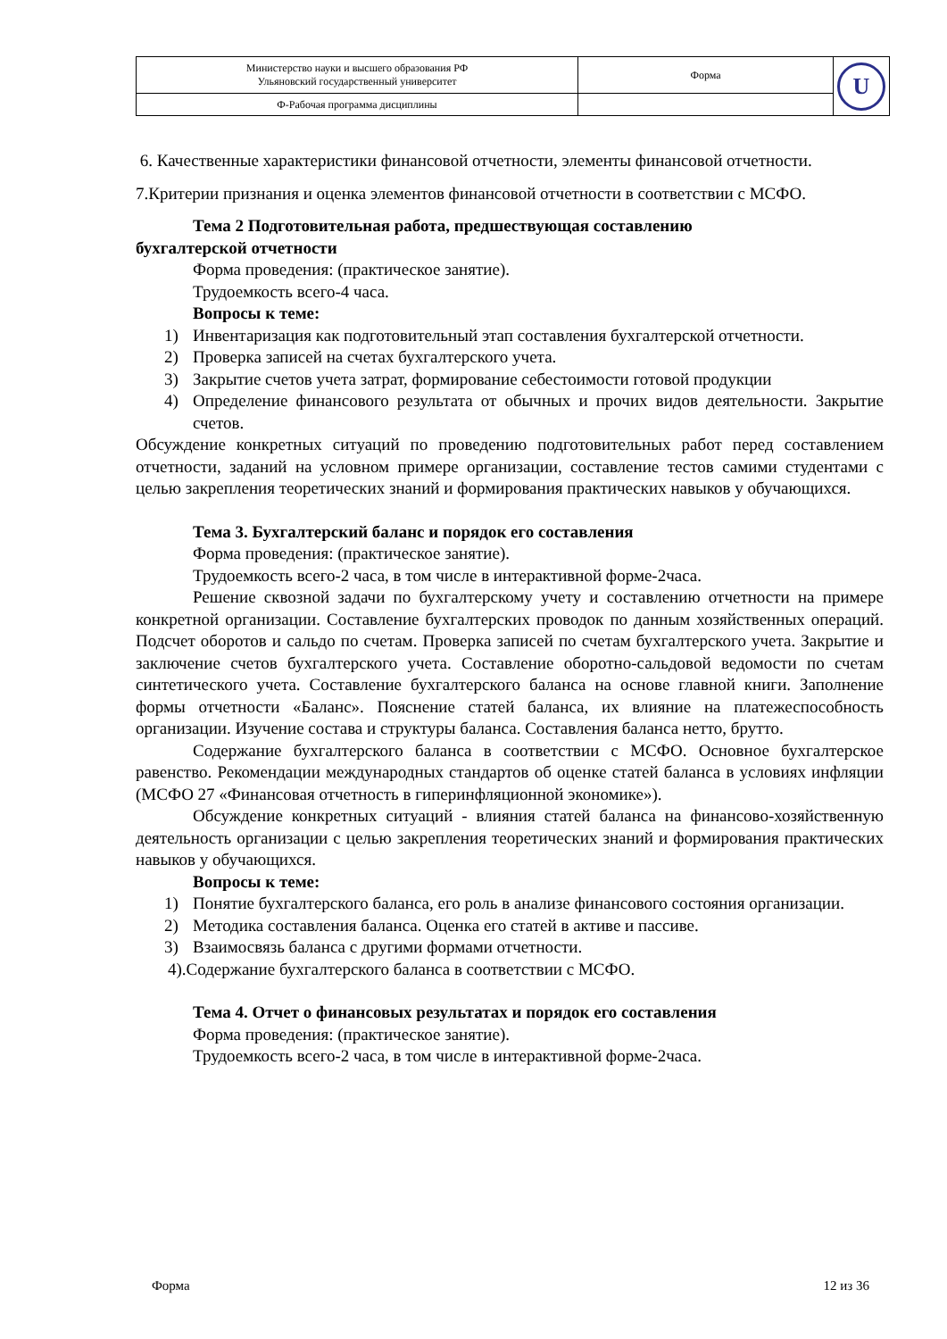| Министерство науки и высшего образования РФ Ульяновский государственный университет | Форма | U |
| Ф-Рабочая программа дисциплины | | |
6. Качественные характеристики финансовой отчетности, элементы финансовой отчетности.
7.Критерии признания и оценка элементов финансовой отчетности в соответствии с МСФО.
Тема 2 Подготовительная работа, предшествующая составлению
бухгалтерской отчетности
Форма проведения: (практическое занятие).
Трудоемкость всего-4 часа.
Вопросы к теме:
1) Инвентаризация как подготовительный этап составления бухгалтерской отчетности.
2) Проверка записей на счетах бухгалтерского учета.
3) Закрытие счетов учета затрат, формирование себестоимости готовой продукции
4) Определение финансового результата от обычных и прочих видов деятельности. Закрытие счетов.
Обсуждение конкретных ситуаций по проведению подготовительных работ перед составлением отчетности, заданий на условном примере организации, составление тестов самими студентами с целью закрепления теоретических знаний и формирования практических навыков у обучающихся.
Тема 3. Бухгалтерский баланс и порядок его составления
Форма проведения: (практическое занятие).
Трудоемкость всего-2 часа, в том числе в интерактивной форме-2часа.
Решение сквозной задачи по бухгалтерскому учету и составлению отчетности на примере конкретной организации. Составление бухгалтерских проводок по данным хозяйственных операций. Подсчет оборотов и сальдо по счетам. Проверка записей по счетам бухгалтерского учета. Закрытие и заключение счетов бухгалтерского учета. Составление оборотно-сальдовой ведомости по счетам синтетического учета. Составление бухгалтерского баланса на основе главной книги. Заполнение формы отчетности «Баланс». Пояснение статей баланса, их влияние на платежеспособность организации. Изучение состава и структуры баланса. Составления баланса нетто, брутто.
Содержание бухгалтерского баланса в соответствии с МСФО. Основное бухгалтерское равенство. Рекомендации международных стандартов об оценке статей баланса в условиях инфляции (МСФО 27 «Финансовая отчетность в гиперинфляционной экономике»).
Обсуждение конкретных ситуаций - влияния статей баланса на финансово-хозяйственную деятельность организации с целью закрепления теоретических знаний и формирования практических навыков у обучающихся.
Вопросы к теме:
1) Понятие бухгалтерского баланса, его роль в анализе финансового состояния организации.
2) Методика составления баланса. Оценка его статей в активе и пассиве.
3) Взаимосвязь баланса с другими формами отчетности.
4).Содержание бухгалтерского баланса в соответствии с МСФО.
Тема 4. Отчет о финансовых результатах и порядок его составления
Форма проведения: (практическое занятие).
Трудоемкость всего-2 часа, в том числе в интерактивной форме-2часа.
Форма 12 из 36